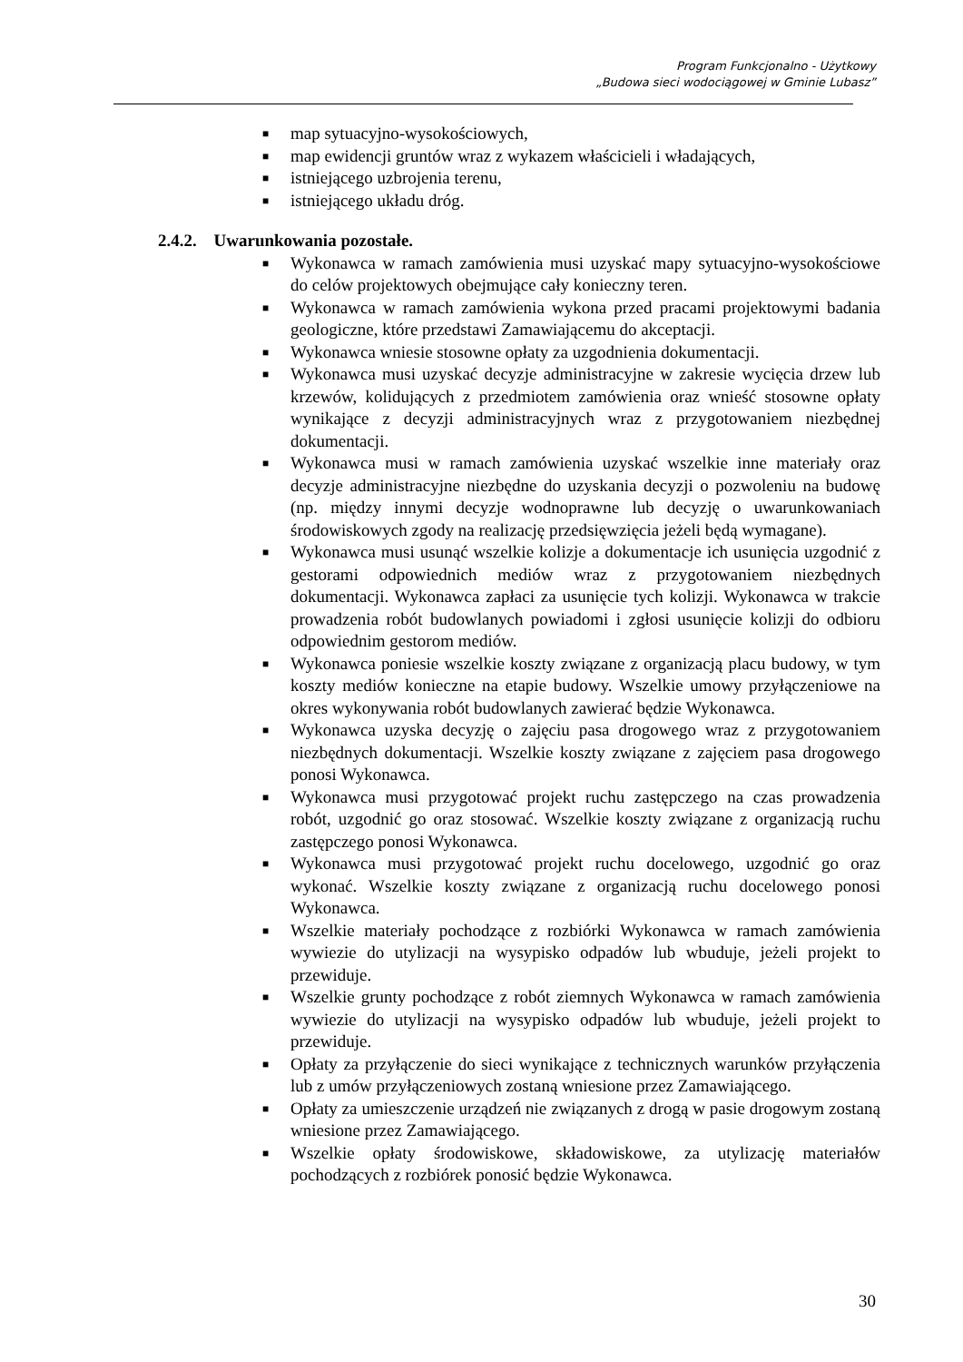Program Funkcjonalno - Użytkowy
„Budowa sieci wodociągowej w Gminie Lubasz”
■ map sytuacyjno-wysokościowych,
■ map ewidencji gruntów wraz z wykazem właścicieli i władających,
■ istniejącego uzbrojenia terenu,
■ istniejącego układu dróg.
2.4.2. Uwarunkowania pozostałe.
■ Wykonawca w ramach zamówienia musi uzyskać mapy sytuacyjno-wysokościowe do celów projektowych obejmujące cały konieczny teren.
■ Wykonawca w ramach zamówienia wykona przed pracami projektowymi badania geologiczne, które przedstawi Zamawiającemu do akceptacji.
■ Wykonawca wniesie stosowne opłaty za uzgodnienia dokumentacji.
■ Wykonawca musi uzyskać decyzje administracyjne w zakresie wycięcia drzew lub krzewów, kolidujących z przedmiotem zamówienia oraz wnieść stosowne opłaty wynikające z decyzji administracyjnych wraz z przygotowaniem niezbędnej dokumentacji.
■ Wykonawca musi w ramach zamówienia uzyskać wszelkie inne materiały oraz decyzje administracyjne niezbędne do uzyskania decyzji o pozwoleniu na budowę (np. między innymi decyzje wodnoprawne lub decyzję o uwarunkowaniach środowiskowych zgody na realizację przedsięwzięcia jeżeli będą wymagane).
■ Wykonawca musi usunąć wszelkie kolizje a dokumentacje ich usunięcia uzgodnić z gestorami odpowiednich mediów wraz z przygotowaniem niezbędnych dokumentacji. Wykonawca zapłaci za usunięcie tych kolizji. Wykonawca w trakcie prowadzenia robót budowlanych powiadomi i zgłosi usunięcie kolizji do odbioru odpowiednim gestorom mediów.
■ Wykonawca poniesie wszelkie koszty związane z organizacją placu budowy, w tym koszty mediów konieczne na etapie budowy. Wszelkie umowy przyłączeniowe na okres wykonywania robót budowlanych zawierać będzie Wykonawca.
■ Wykonawca uzyska decyzję o zajęciu pasa drogowego wraz z przygotowaniem niezbędnych dokumentacji. Wszelkie koszty związane z zajęciem pasa drogowego ponosi Wykonawca.
■ Wykonawca musi przygotować projekt ruchu zastępczego na czas prowadzenia robót, uzgodnić go oraz stosować. Wszelkie koszty związane z organizacją ruchu zastępczego ponosi Wykonawca.
■ Wykonawca musi przygotować projekt ruchu docelowego, uzgodnić go oraz wykonać. Wszelkie koszty związane z organizacją ruchu docelowego ponosi Wykonawca.
■ Wszelkie materiały pochodzące z rozbiórki Wykonawca w ramach zamówienia wywiezie do utylizacji na wysypisko odpadów lub wbuduje, jeżeli projekt to przewiduje.
■ Wszelkie grunty pochodzące z robót ziemnych Wykonawca w ramach zamówienia wywiezie do utylizacji na wysypisko odpadów lub wbuduje, jeżeli projekt to przewiduje.
■ Opłaty za przyłączenie do sieci wynikające z technicznych warunków przyłączenia lub z umów przyłączeniowych zostaną wniesione przez Zamawiającego.
■ Opłaty za umieszczenie urządzeń nie związanych z drogą w pasie drogowym zostaną wniesione przez Zamawiającego.
■ Wszelkie opłaty środowiskowe, składowiskowe, za utylizację materiałów pochodzących z rozbiórek ponosić będzie Wykonawca.
30